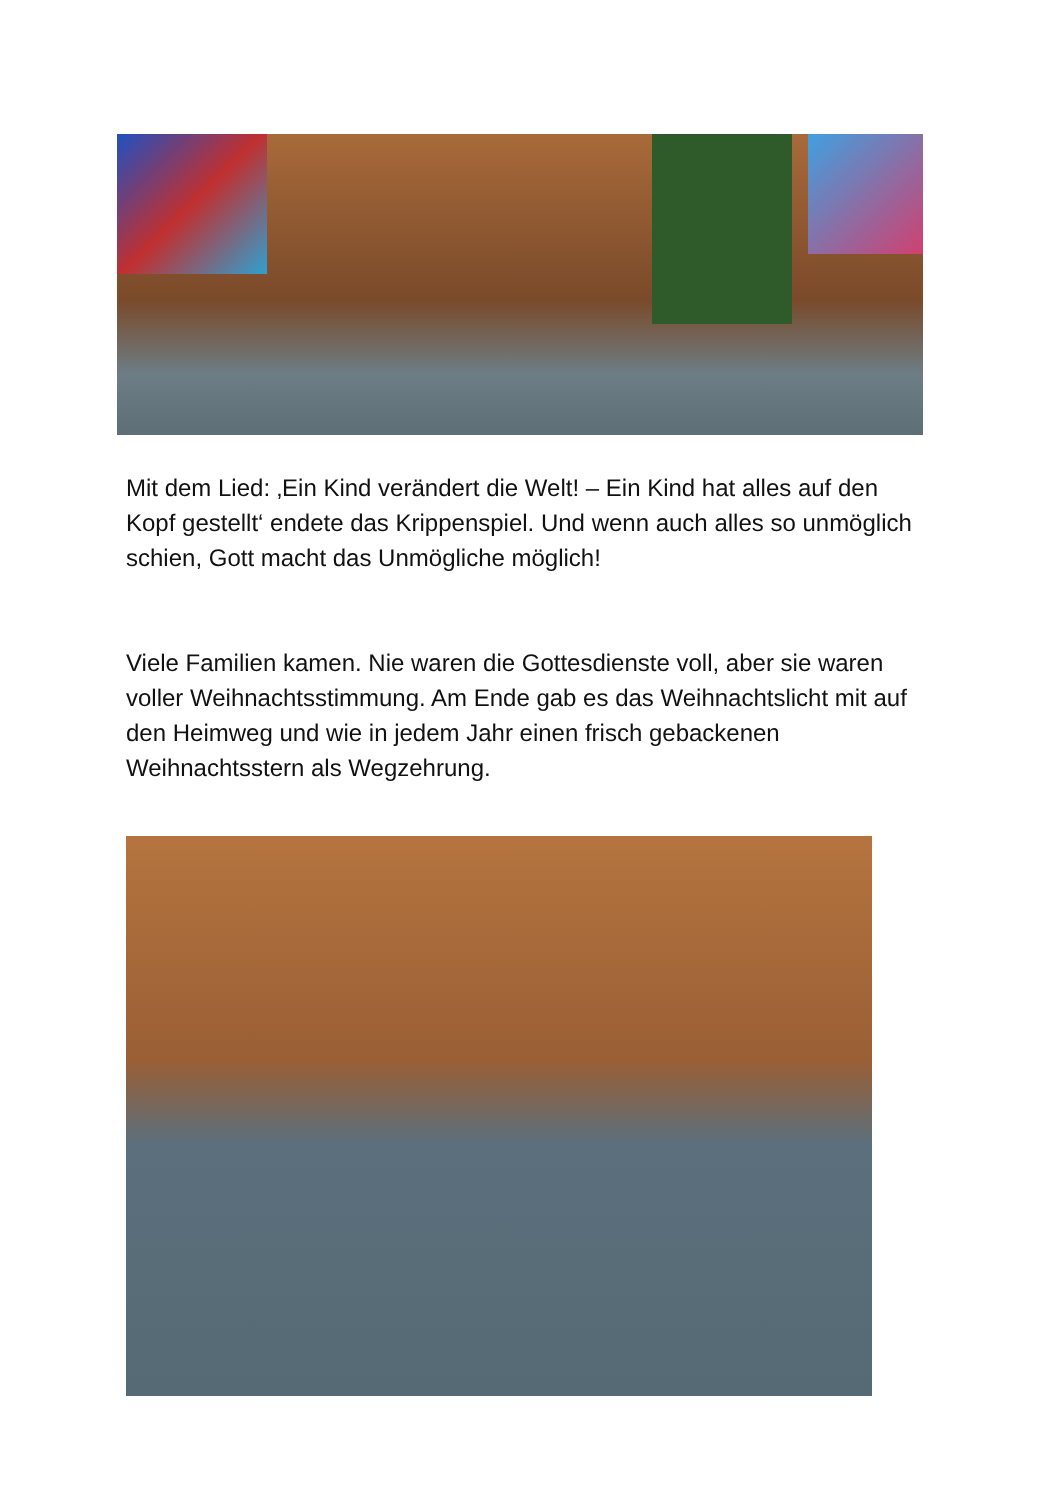Mit dem Lied: ‚Ein Kind verändert die Welt! – Ein Kind hat alles auf den Kopf gestellt‘ endete das Krippenspiel. Und wenn auch alles so unmöglich schien, Gott macht das Unmögliche möglich!
Viele Familien kamen. Nie waren die Gottesdienste voll, aber sie waren voller Weihnachtsstimmung. Am Ende gab es das Weihnachtslicht mit auf den Heimweg und wie in jedem Jahr einen frisch gebackenen Weihnachtsstern als Wegzehrung.